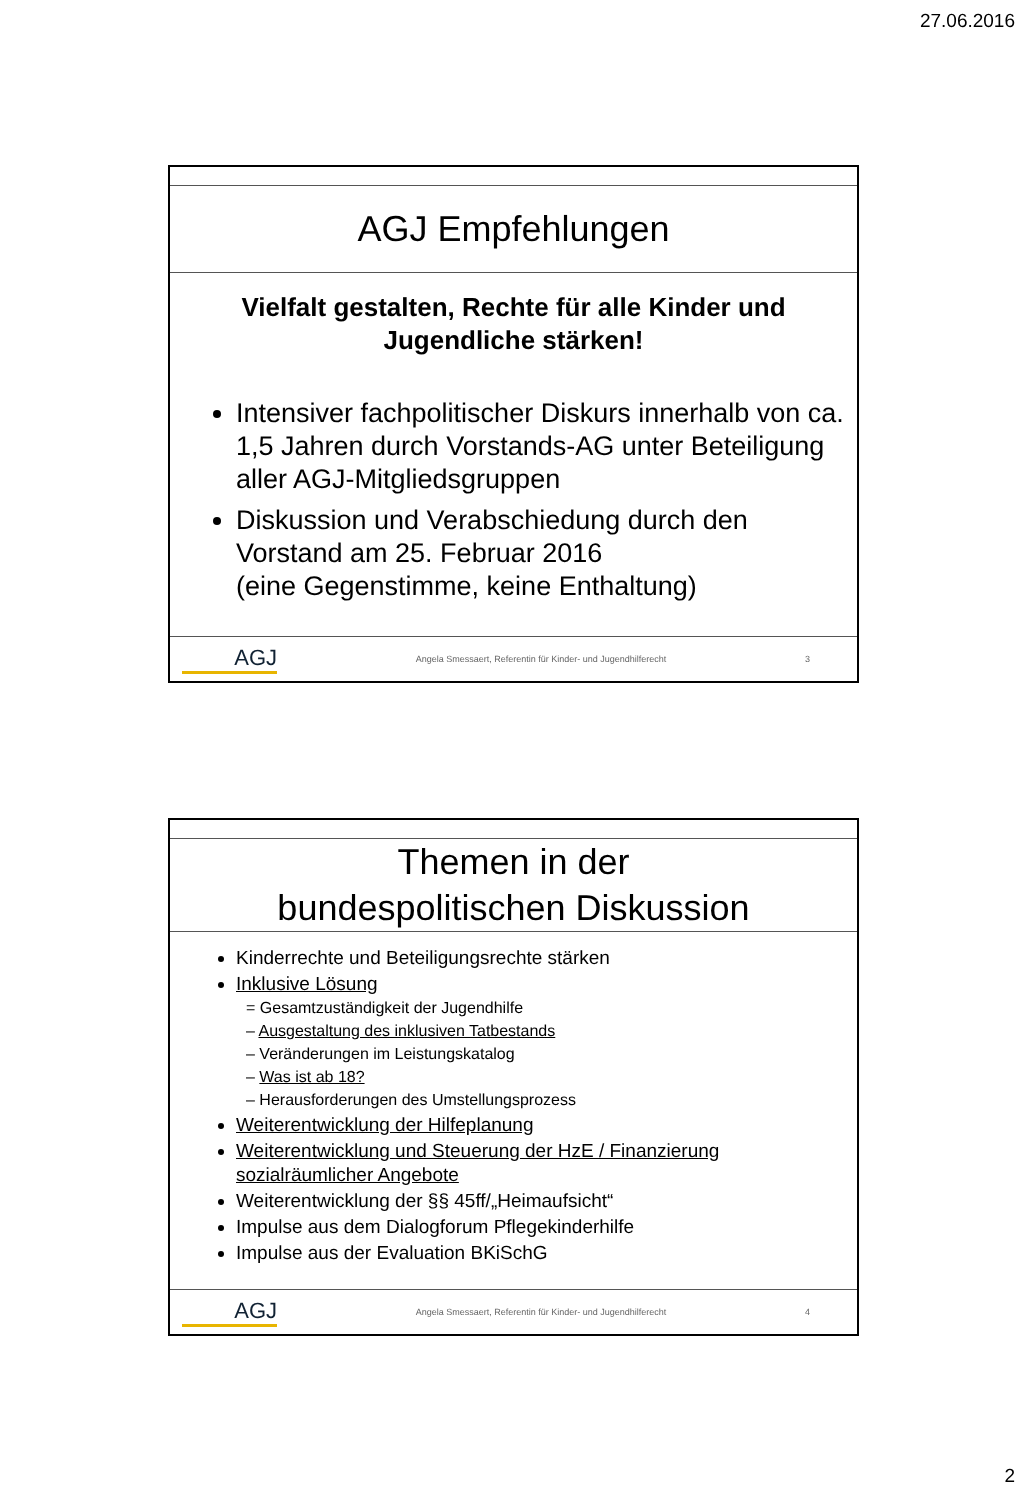27.06.2016
AGJ Empfehlungen
Vielfalt gestalten, Rechte für alle Kinder und Jugendliche stärken!
Intensiver fachpolitischer Diskurs innerhalb von ca. 1,5 Jahren durch Vorstands-AG unter Beteiligung aller AGJ-Mitgliedsgruppen
Diskussion und Verabschiedung durch den Vorstand am 25. Februar 2016
(eine Gegenstimme, keine Enthaltung)
AGJ Angela Smessaert, Referentin für Kinder- und Jugendhilferecht 3
Themen in der
bundespolitischen Diskussion
Kinderrechte und Beteiligungsrechte stärken
Inklusive Lösung
= Gesamtzuständigkeit der Jugendhilfe
– Ausgestaltung des inklusiven Tatbestands
– Veränderungen im Leistungskatalog
– Was ist ab 18?
– Herausforderungen des Umstellungsprozess
Weiterentwicklung der Hilfeplanung
Weiterentwicklung und Steuerung der HzE / Finanzierung sozialräumlicher Angebote
Weiterentwicklung der §§ 45ff/„Heimaufsicht“
Impulse aus dem Dialogforum Pflegekinderhilfe
Impulse aus der Evaluation BKiSchG
AGJ Angela Smessaert, Referentin für Kinder- und Jugendhilferecht 4
2